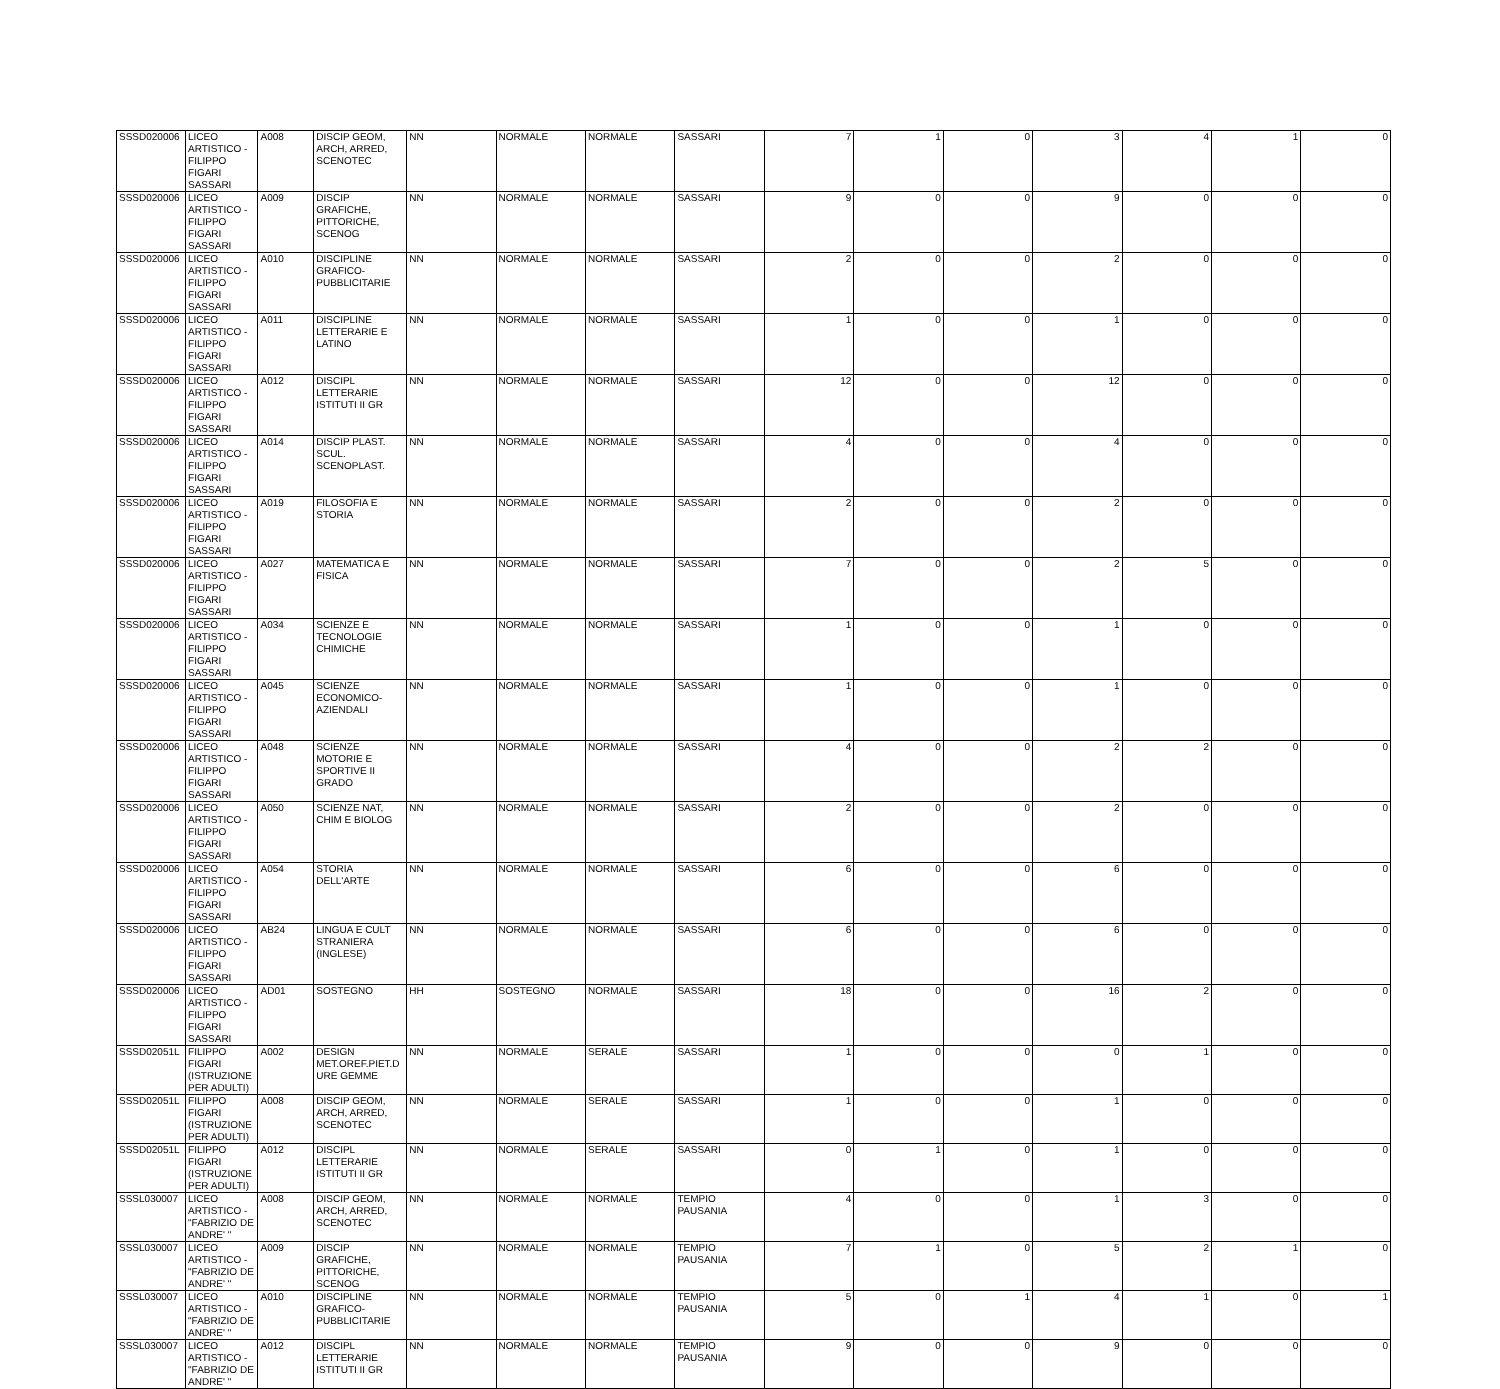| SSSD020006 | LICEO ARTISTICO - FILIPPO FIGARI SASSARI | A008 | DISCIP GEOM, ARCH, ARRED, SCENOTEC | NN | NORMALE | NORMALE | SASSARI | 7 | 1 | 0 | 3 | 4 | 1 | 0 |
| SSSD020006 | LICEO ARTISTICO - FILIPPO FIGARI SASSARI | A009 | DISCIP GRAFICHE, PITTORICHE, SCENOG | NN | NORMALE | NORMALE | SASSARI | 9 | 0 | 0 | 9 | 0 | 0 | 0 |
| SSSD020006 | LICEO ARTISTICO - FILIPPO FIGARI SASSARI | A010 | DISCIPLINE GRAFICO-PUBBLICITARIE | NN | NORMALE | NORMALE | SASSARI | 2 | 0 | 0 | 2 | 0 | 0 | 0 |
| SSSD020006 | LICEO ARTISTICO - FILIPPO FIGARI SASSARI | A011 | DISCIPLINE LETTERARIE E LATINO | NN | NORMALE | NORMALE | SASSARI | 1 | 0 | 0 | 1 | 0 | 0 | 0 |
| SSSD020006 | LICEO ARTISTICO - FILIPPO FIGARI SASSARI | A012 | DISCIPL LETTERARIE ISTITUTI II GR | NN | NORMALE | NORMALE | SASSARI | 12 | 0 | 0 | 12 | 0 | 0 | 0 |
| SSSD020006 | LICEO ARTISTICO - FILIPPO FIGARI SASSARI | A014 | DISCIP PLAST. SCUL. SCENOPLAST. | NN | NORMALE | NORMALE | SASSARI | 4 | 0 | 0 | 4 | 0 | 0 | 0 |
| SSSD020006 | LICEO ARTISTICO - FILIPPO FIGARI SASSARI | A019 | FILOSOFIA E STORIA | NN | NORMALE | NORMALE | SASSARI | 2 | 0 | 0 | 2 | 0 | 0 | 0 |
| SSSD020006 | LICEO ARTISTICO - FILIPPO FIGARI SASSARI | A027 | MATEMATICA E FISICA | NN | NORMALE | NORMALE | SASSARI | 7 | 0 | 0 | 2 | 5 | 0 | 0 |
| SSSD020006 | LICEO ARTISTICO - FILIPPO FIGARI SASSARI | A034 | SCIENZE E TECNOLOGIE CHIMICHE | NN | NORMALE | NORMALE | SASSARI | 1 | 0 | 0 | 1 | 0 | 0 | 0 |
| SSSD020006 | LICEO ARTISTICO - FILIPPO FIGARI SASSARI | A045 | SCIENZE ECONOMICO-AZIENDALI | NN | NORMALE | NORMALE | SASSARI | 1 | 0 | 0 | 1 | 0 | 0 | 0 |
| SSSD020006 | LICEO ARTISTICO - FILIPPO FIGARI SASSARI | A048 | SCIENZE MOTORIE E SPORTIVE II GRADO | NN | NORMALE | NORMALE | SASSARI | 4 | 0 | 0 | 2 | 2 | 0 | 0 |
| SSSD020006 | LICEO ARTISTICO - FILIPPO FIGARI SASSARI | A050 | SCIENZE NAT, CHIM E BIOLOG | NN | NORMALE | NORMALE | SASSARI | 2 | 0 | 0 | 2 | 0 | 0 | 0 |
| SSSD020006 | LICEO ARTISTICO - FILIPPO FIGARI SASSARI | A054 | STORIA DELL'ARTE | NN | NORMALE | NORMALE | SASSARI | 6 | 0 | 0 | 6 | 0 | 0 | 0 |
| SSSD020006 | LICEO ARTISTICO - FILIPPO FIGARI SASSARI | AB24 | LINGUA E CULT STRANIERA (INGLESE) | NN | NORMALE | NORMALE | SASSARI | 6 | 0 | 0 | 6 | 0 | 0 | 0 |
| SSSD020006 | LICEO ARTISTICO - FILIPPO FIGARI SASSARI | AD01 | SOSTEGNO | HH | SOSTEGNO | NORMALE | SASSARI | 18 | 0 | 0 | 16 | 2 | 0 | 0 |
| SSSD02051L | FILIPPO FIGARI (ISTRUZIONE PER ADULTI) | A002 | DESIGN MET.OREF.PIET.D URE GEMME | NN | NORMALE | SERALE | SASSARI | 1 | 0 | 0 | 0 | 1 | 0 | 0 |
| SSSD02051L | FILIPPO FIGARI (ISTRUZIONE PER ADULTI) | A008 | DISCIP GEOM, ARCH, ARRED, SCENOTEC | NN | NORMALE | SERALE | SASSARI | 1 | 0 | 0 | 1 | 0 | 0 | 0 |
| SSSD02051L | FILIPPO FIGARI (ISTRUZIONE PER ADULTI) | A012 | DISCIPL LETTERARIE ISTITUTI II GR | NN | NORMALE | SERALE | SASSARI | 0 | 1 | 0 | 1 | 0 | 0 | 0 |
| SSSL030007 | LICEO ARTISTICO - "FABRIZIO DE ANDRE' " | A008 | DISCIP GEOM, ARCH, ARRED, SCENOTEC | NN | NORMALE | NORMALE | TEMPIO PAUSANIA | 4 | 0 | 0 | 1 | 3 | 0 | 0 |
| SSSL030007 | LICEO ARTISTICO - "FABRIZIO DE ANDRE' " | A009 | DISCIP GRAFICHE, PITTORICHE, SCENOG | NN | NORMALE | NORMALE | TEMPIO PAUSANIA | 7 | 1 | 0 | 5 | 2 | 1 | 0 |
| SSSL030007 | LICEO ARTISTICO - "FABRIZIO DE ANDRE' " | A010 | DISCIPLINE GRAFICO-PUBBLICITARIE | NN | NORMALE | NORMALE | TEMPIO PAUSANIA | 5 | 0 | 1 | 4 | 1 | 0 | 1 |
| SSSL030007 | LICEO ARTISTICO - "FABRIZIO DE ANDRE' " | A012 | DISCIPL LETTERARIE ISTITUTI II GR | NN | NORMALE | NORMALE | TEMPIO PAUSANIA | 9 | 0 | 0 | 9 | 0 | 0 | 0 |